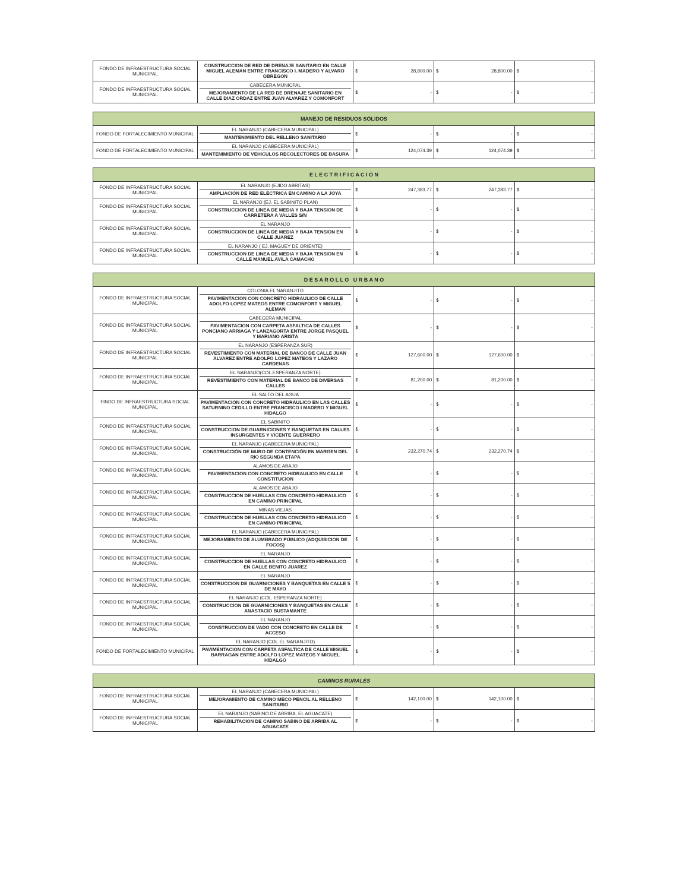| FONDO DE INFRAESTRUCTURA SOCIAL MUNICIPAL | CONSTRUCCION DE RED DE DRENAJE SANITARIO EN CALLE MIGUEL ALEMAN ENTRE FRANCISCO I. MADERO Y ALVARO OBREGON | $ 28,800.00 | $ 28,800.00 | $ - |
| FONDO DE INFRAESTRUCTURA SOCIAL MUNICIPAL | CABECERA MUNICPAL MEJORAMIENTO DE LA RED DE DRENAJE SANITARIO EN CALLE DIAZ ORDAZ ENTRE JUAN ALVAREZ Y COMONFORT | $ - | $ - | $ - |
| MANEJO DE RESIDUOS SÓLIDOS | | | | |
| --- | --- | --- | --- | --- |
| FONDO DE FORTALECIMIENTO MUNICIPAL | EL NARANJO (CABECERA MUNICIPAL) MANTENIMIENTO DEL RELLENO SANITARIO | $ - | $ - | $ - |
| FONDO DE FORTALECIMIENTO MUNICIPAL | EL NARANJO (CABECERA MUNICIPAL) MANTENIMIENTO DE VEHICULOS RECOLECTORES DE BASURA | $ 124,074.39 | $ 124,074.39 | $ - |
| E L E C T R I F I C A C I Ó N | | | | |
| --- | --- | --- | --- | --- |
| FONDO DE INFRAESTRUCTURA SOCIAL MUNICIPAL | EL NARANJO (EJIDO ABRITAS) AMPLIACIÓN DE RED ELÉCTRICA EN CAMINO A LA JOYA | $ 247,383.77 | $ 247,383.77 | $ - |
| FONDO DE INFRAESTRUCTURA SOCIAL MUNICIPAL | EL NARANJO (EJ. EL SABINITO PLAN) CONSTRUCCION DE LINEA DE MEDIA Y BAJA TENSION DE CARRETERA A VALLES S/N | $ - | $ - | $ - |
| FONDO DE INFRAESTRUCTURA SOCIAL MUNICIPAL | EL NARANJO CONSTRUCCION DE LINEA DE MEDIA Y BAJA TENSION EN CALLE JUAREZ | $ - | $ - | $ - |
| FONDO DE INFRAESTRUCTURA SOCIAL MUNICIPAL | EL NARANJO ( EJ. MAGUEY DE ORIENTE) CONSTRUCCION DE LINEA DE MEDIA Y BAJA TENSION EN CALLE MANUEL AVILA CAMACHO | $ - | $ - | $ - |
| D E S A R O L L O U R B A N O | | | | |
| --- | --- | --- | --- | --- |
| FONDO DE INFRAESTRUCTURA SOCIAL MUNICIPAL | COLONIA EL NARANJITO PAVIMENTACION CON CONCRETO HIDRAULICO DE CALLE ADOLFO LOPEZ MATEOS ENTRE COMONFORT Y MIGUEL ALEMAN | $ - | $ - | $ - |
| FONDO DE INFRAESTRUCTURA SOCIAL MUNICIPAL | CABECERA MUNICIPAL PAVIMENTACION CON CARPETA ASFALTICA DE CALLES PONCIANO ARRIAGA Y LANZAGORTA ENTRE JORGE PASQUEL Y MARIANO ARISTA | $ - | $ - | $ - |
| FONDO DE INFRAESTRUCTURA SOCIAL MUNICIPAL | EL NARANJO (ESPERANZA SUR) REVESTIMIENTO CON MATERIAL DE BANCO DE CALLE JUAN ALVAREZ ENTRE ADOLFO LOPEZ MATEOS Y LAZARO CARDENAS | $ 127,600.00 | $ 127,600.00 | $ - |
| FONDO DE INFRAESTRUCTURA SOCIAL MUNICIPAL | EL NARANJO(COL.ESPERANZA NORTE) REVESTIMIENTO CON MATERIAL DE BANCO DE DIVERSAS CALLES | $ 81,200.00 | $ 81,200.00 | $ - |
| FINDO DE INFRAESTRUCTURA SOCIAL MUNICIPAL | EL SALTO DEL AGUA PAVIMENTACIÓN CON CONCRETO HIDRÁULICO EN LAS CALLES SATURNINO CEDILLO ENTRE FRANCISCO I MADERO Y MIGUEL HIDALGO | $ - | $ - | $ - |
| FONDO DE INFRAESTRUCTURA SOCIAL MUNICIPAL | EL SABINITO CONSTRUCCION DE GUARNICIONES Y BANQUETAS EN CALLES INSURGENTES Y VICENTE GUERRERO | $ - | $ - | $ - |
| FONDO DE INFRAESTRUCTURA SOCIAL MUNICIPAL | EL NARANJO (CABECERA MUNICIPAL) CONSTRUCCIÓN DE MURO DE CONTENCIÓN EN MARGEN DEL RIO SEGUNDA ETAPA | $ 232,270.74 | $ 232,270.74 | $ - |
| FONDO DE INFRAESTRUCTURA SOCIAL MUNICIPAL | ALAMOS DE ABAJO PAVIMENTACION CON CONCRETO HIDRAULICO EN CALLE CONSTITUCION | $ - | $ - | $ - |
| FONDO DE INFRAESTRUCTURA SOCIAL MUNICIPAL | ALAMOS DE ABAJO CONSTRUCCION DE HUELLAS CON CONCRETO HIDRAULICO EN CAMINO PRINCIPAL | $ - | $ - | $ - |
| FONDO DE INFRAESTRUCTURA SOCIAL MUNICIPAL | MINAS VIEJAS CONSTRUCCION DE HUELLAS CON CONCRETO HIDRAULICO EN CAMINO PRINCIPAL | $ - | $ - | $ - |
| FONDO DE INFRAESTRUCTURA SOCIAL MUNICIPAL | EL NARANJO (CABECERA MUNICIPAL) MEJORAMIENTO DE ALUMBRADO PÚBLICO (ADQUISICION DE FOCOS) | $ - | $ - | $ - |
| FONDO DE INFRAESTRUCTURA SOCIAL MUNICIPAL | EL NARANJO CONSTRUCCION DE HUELLAS CON CONCRETO HIDRAULICO EN CALLE BENITO JUAREZ | $ - | $ - | $ - |
| FONDO DE INFRAESTRUCTURA SOCIAL MUNICIPAL | EL NARANJO CONSTRUCCION DE GUARNICIONES Y BANQUETAS EN CALLE 5 DE MAYO | $ - | $ - | $ - |
| FONDO DE INFRAESTRUCTURA SOCIAL MUNICIPAL | EL NARANJO (COL. ESPERANZA NORTE) CONSTRUCCION DE GUARNICIONES Y BANQUETAS EN CALLE ANASTACIO BUSTAMANTE | $ - | $ - | $ - |
| FONDO DE INFRAESTRUCTURA SOCIAL MUNICIPAL | EL NARANJO CONSTRUCCION DE VADO CON CONCRETO EN CALLE DE ACCESO | $ - | $ - | $ - |
| FONDO DE FORTALECIMIENTO MUNICIPAL | EL NARANJO (COL.EL NARANJITO) PAVIMENTACION CON CARPETA ASFALTICA DE CALLE MIGUEL BARRAGAN ENTRE ADOLFO LOPEZ MATEOS Y MIGUEL HIDALGO | $ - | $ - | $ - |
| CAMINOS RURALES | | | | |
| --- | --- | --- | --- | --- |
| FONDO DE INFRAESTRUCTURA SOCIAL MUNICIPAL | EL NARANJO (CABECERA MUNICIPAL) MEJORAMIENTO DE CAMINO MECO PENCIL AL RELLENO SANITARIO | $ 142,100.00 | $ 142,100.00 | $ - |
| FONDO DE INFRAESTRUCTURA SOCIAL MUNICIPAL | EL NARANJO (SABINO DE ARRIBA, EL AGUACATE) REHABILITACION DE CAMINO SABINO DE ARRIBA AL AGUACATE | $ - | $ - | $ - |